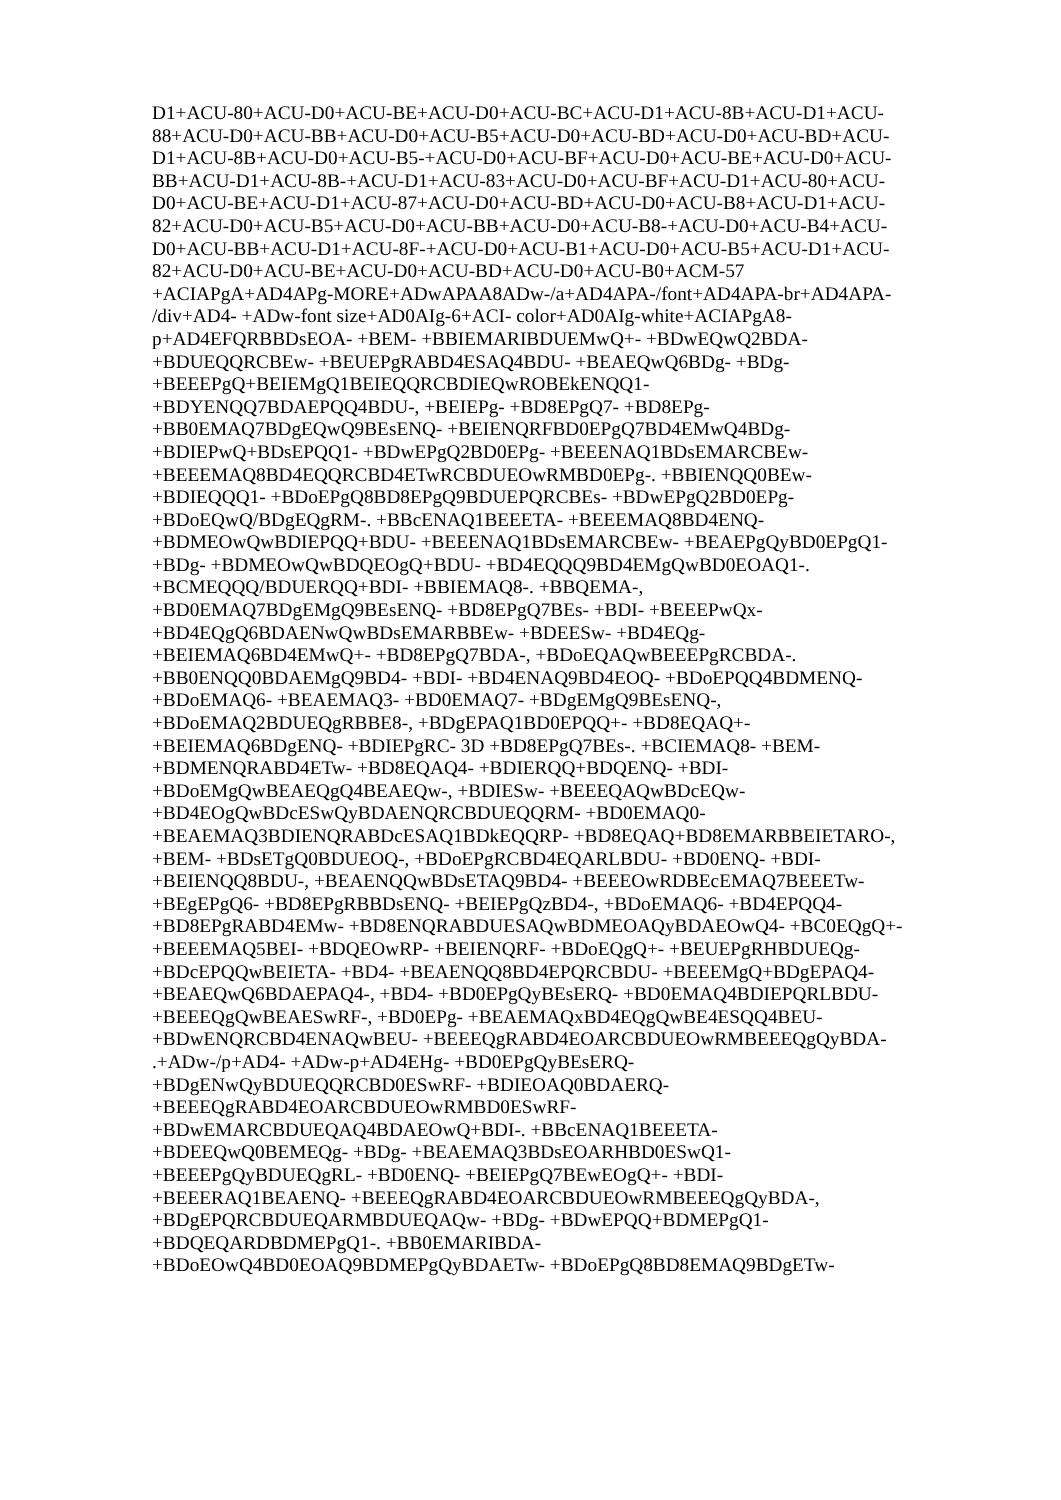D1+ACU-80+ACU-D0+ACU-BE+ACU-D0+ACU-BC+ACU-D1+ACU-8B+ACU-D1+ACU-
88+ACU-D0+ACU-BB+ACU-D0+ACU-B5+ACU-D0+ACU-BD+ACU-D0+ACU-BD+ACU-
D1+ACU-8B+ACU-D0+ACU-B5-+ACU-D0+ACU-BF+ACU-D0+ACU-BE+ACU-D0+ACU-
BB+ACU-D1+ACU-8B-+ACU-D1+ACU-83+ACU-D0+ACU-BF+ACU-D1+ACU-80+ACU-
D0+ACU-BE+ACU-D1+ACU-87+ACU-D0+ACU-BD+ACU-D0+ACU-B8+ACU-D1+ACU-
82+ACU-D0+ACU-B5+ACU-D0+ACU-BB+ACU-D0+ACU-B8-+ACU-D0+ACU-B4+ACU-
D0+ACU-BB+ACU-D1+ACU-8F-+ACU-D0+ACU-B1+ACU-D0+ACU-B5+ACU-D1+ACU-
82+ACU-D0+ACU-BE+ACU-D0+ACU-BD+ACU-D0+ACU-B0+ACM-57
+ACIAPgA+AD4APg-MORE+ADwAPAA8ADw-/a+AD4APA-/font+AD4APA-br+AD4APA-
/div+AD4- +ADw-font size+AD0AIg-6+ACI- color+AD0AIg-white+ACIAPgA8-
p+AD4EFQRBBDsEOA- +BEM- +BBIEMARIBDUEMwQ+- +BDwEQwQ2BDA-
+BDUEQQRCBEw- +BEUEPgRABD4ESAQ4BDU- +BEAEQwQ6BDg- +BDg-
+BEEEPgQ+BEIEMgQ1BEIEQQRCBDIEQwROBEkENQQ1-
+BDYENQQ7BDAEPQQ4BDU-, +BEIEPg- +BD8EPgQ7- +BD8EPg-
+BB0EMAQ7BDgEQwQ9BEsENQ- +BEIENQRFBD0EPgQ7BD4EMwQ4BDg-
+BDIEPwQ+BDsEPQQ1- +BDwEPgQ2BD0EPg- +BEEENAQ1BDsEMARCBEw-
+BEEEMAQ8BD4EQQRCBD4ETwRCBDUEOwRMBD0EPg-. +BBIENQQ0BEw-
+BDIEQQQ1- +BDoEPgQ8BD8EPgQ9BDUEPQRCBEs- +BDwEPgQ2BD0EPg-
+BDoEQwQ/BDgEQgRM-. +BBcENAQ1BEEETA- +BEEEMAQ8BD4ENQ-
+BDMEOwQwBDIEPQQ+BDU- +BEEENAQ1BDsEMARCBEw- +BEAEPgQyBD0EPgQ1-
+BDg- +BDMEOwQwBDQEOgQ+BDU- +BD4EQQQ9BD4EMgQwBD0EOAQ1-.
+BCMEQQQ/BDUERQQ+BDI- +BBIEMAQ8-. +BBQEMA-,
+BD0EMAQ7BDgEMgQ9BEsENQ- +BD8EPgQ7BEs- +BDI- +BEEEPwQx-
+BD4EQgQ6BDAENwQwBDsEMARBBEw- +BDEESw- +BD4EQg-
+BEIEMAQ6BD4EMwQ+- +BD8EPgQ7BDA-, +BDoEQAQwBEEEPgRCBDA-.
+BB0ENQQ0BDAEMgQ9BD4- +BDI- +BD4ENAQ9BD4EOQ- +BDoEPQQ4BDMENQ-
+BDoEMAQ6- +BEAEMAQ3- +BD0EMAQ7- +BDgEMgQ9BEsENQ-,
+BDoEMAQ2BDUEQgRBBE8-, +BDgEPAQ1BD0EPQQ+- +BD8EQAQ+-
+BEIEMAQ6BDgENQ- +BDIEPgRC- 3D +BD8EPgQ7BEs-. +BCIEMAQ8- +BEM-
+BDMENQRABD4ETw- +BD8EQAQ4- +BDIERQQ+BDQENQ- +BDI-
+BDoEMgQwBEAEQgQ4BEAEQw-, +BDIESw- +BEEEQAQwBDcEQw-
+BD4EOgQwBDcESwQyBDAENQRCBDUEQQRM- +BD0EMAQ0-
+BEAEMAQ3BDIENQRABDcESAQ1BDkEQQRP- +BD8EQAQ+BD8EMARBBEIETARO-,
+BEM- +BDsETgQ0BDUEOQ-, +BDoEPgRCBD4EQARLBDU- +BD0ENQ- +BDI-
+BEIENQQ8BDU-, +BEAENQQwBDsETAQ9BD4- +BEEEOwRDBEcEMAQ7BEEETw-
+BEgEPgQ6- +BD8EPgRBBDsENQ- +BEIEPgQzBD4-, +BDoEMAQ6- +BD4EPQQ4-
+BD8EPgRABD4EMw- +BD8ENQRABDUESAQwBDMEOAQyBDAEOwQ4- +BC0EQgQ+-
+BEEEMAQ5BEI- +BDQEOwRP- +BEIENQRF- +BDoEQgQ+- +BEUEPgRHBDUEQg-
+BDcEPQQwBEIETA- +BD4- +BEAENQQ8BD4EPQRCBDU- +BEEEMgQ+BDgEPAQ4-
+BEAEQwQ6BDAEPAQ4-, +BD4- +BD0EPgQyBEsERQ- +BD0EMAQ4BDIEPQRLBDU-
+BEEEQgQwBEAESwRF-, +BD0EPg- +BEAEMAQxBD4EQgQwBE4ESQQ4BEU-
+BDwENQRCBD4ENAQwBEU- +BEEEQgRABD4EOARCBDUEOwRMBEEEQgQyBDA-
.+ADw-/p+AD4- +ADw-p+AD4EHg- +BD0EPgQyBEsERQ-
+BDgENwQyBDUEQQRCBD0ESwRF- +BDIEOAQ0BDAERQ-
+BEEEQgRABD4EOARCBDUEOwRMBD0ESwRF-
+BDwEMARCBDUEQAQ4BDAEOwQ+BDI-. +BBcENAQ1BEEETA-
+BDEEQwQ0BEMEQg- +BDg- +BEAEMAQ3BDsEOARHBD0ESwQ1-
+BEEEPgQyBDUEQgRL- +BD0ENQ- +BEIEPgQ7BEwEOgQ+- +BDI-
+BEEERAQ1BEAENQ- +BEEEQgRABD4EOARCBDUEOwRMBEEEQgQyBDA-,
+BDgEPQRCBDUEQARMBDUEQAQw- +BDg- +BDwEPQQ+BDMEPgQ1-
+BDQEQARDBDMEPgQ1-. +BB0EMARIBDA-
+BDoEOwQ4BD0EOAQ9BDMEPgQyBDAETw- +BDoEPgQ8BD8EMAQ9BDgETw-